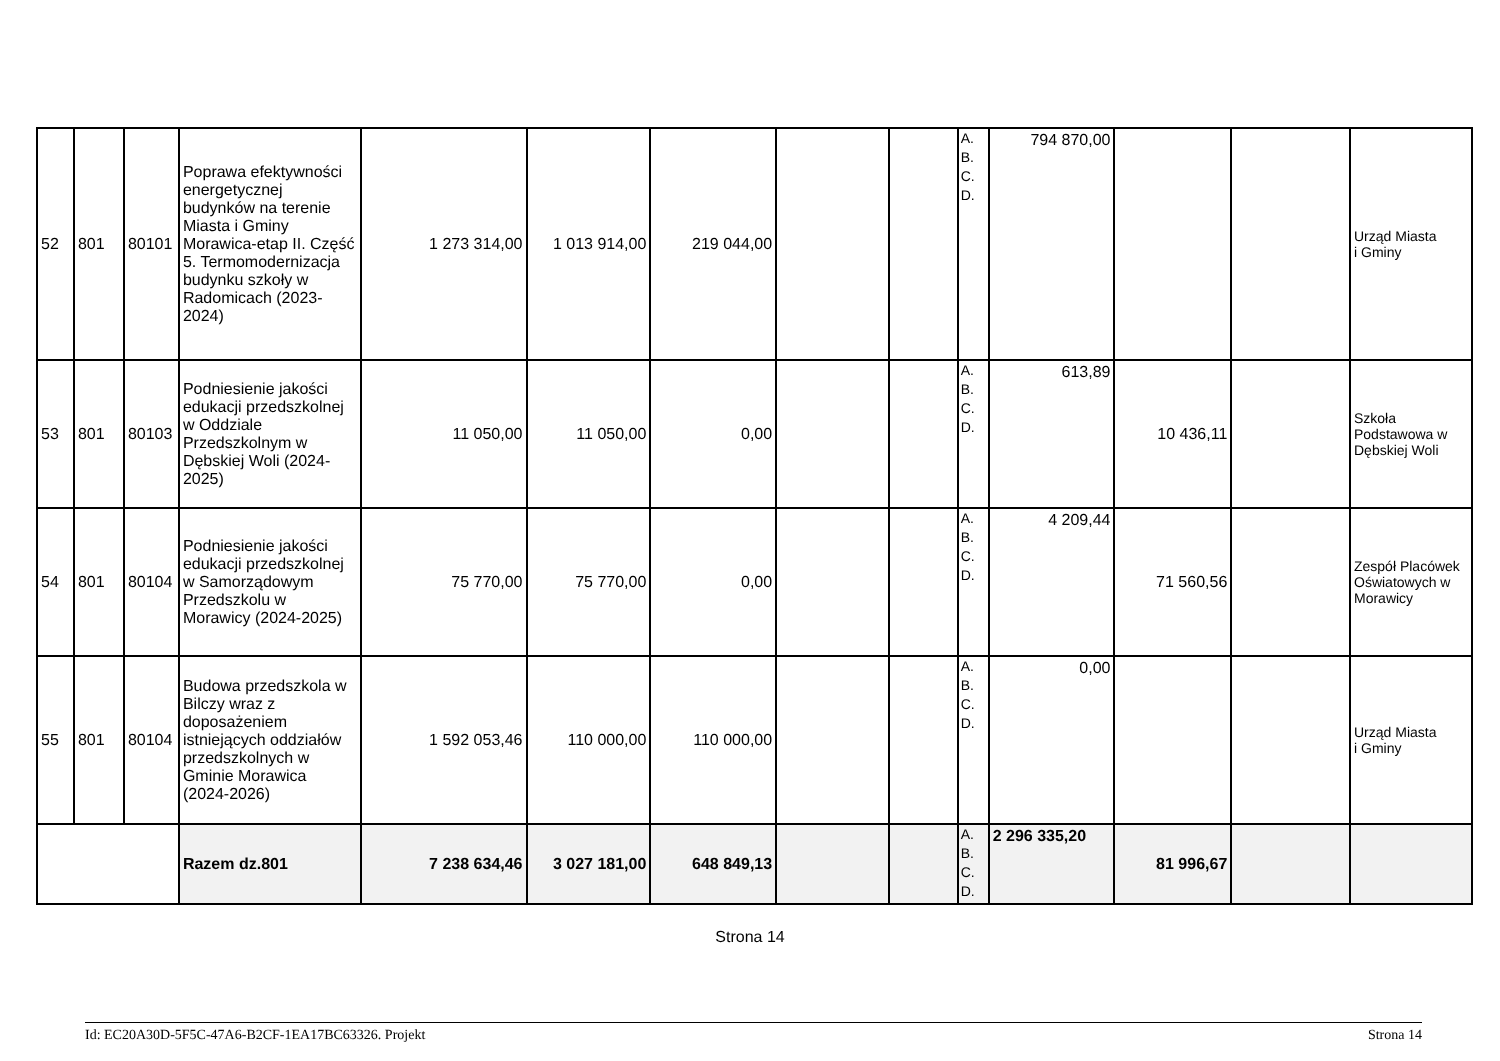| 52 | 801 | 80101 | Poprawa efektywności energetycznej budynków na terenie Miasta i Gminy Morawica-etap II. Część 5. Termomodernizacja budynku szkoły w Radomicach (2023-2024) | 1 273 314,00 | 1 013 914,00 | 219 044,00 | | | A. B. C. D. | 794 870,00 | | | Urząd Miasta i Gminy |
| 53 | 801 | 80103 | Podniesienie jakości edukacji przedszkolnej w Oddziale Przedszkolnym w Dębskiej Woli (2024-2025) | 11 050,00 | 11 050,00 | 0,00 | | | A. B. C. D. | 613,89 | 10 436,11 | | Szkoła Podstawowa w Dębskiej Woli |
| 54 | 801 | 80104 | Podniesienie jakości edukacji przedszkolnej w Samorządowym Przedszkolu w Morawicy (2024-2025) | 75 770,00 | 75 770,00 | 0,00 | | | A. B. C. D. | 4 209,44 | 71 560,56 | | Zespół Placówek Oświatowych w Morawicy |
| 55 | 801 | 80104 | Budowa przedszkola w Bilczy wraz z doposażeniem istniejących oddziałów przedszkolnych w Gminie Morawica (2024-2026) | 1 592 053,46 | 110 000,00 | 110 000,00 | | | A. B. C. D. | 0,00 | | | Urząd Miasta i Gminy |
| | | | Razem dz.801 | 7 238 634,46 | 3 027 181,00 | 648 849,13 | | | A. B. C. D. | 2 296 335,20 | 81 996,67 | | |
Strona 14
Id: EC20A30D-5F5C-47A6-B2CF-1EA17BC63326. Projekt Strona 14